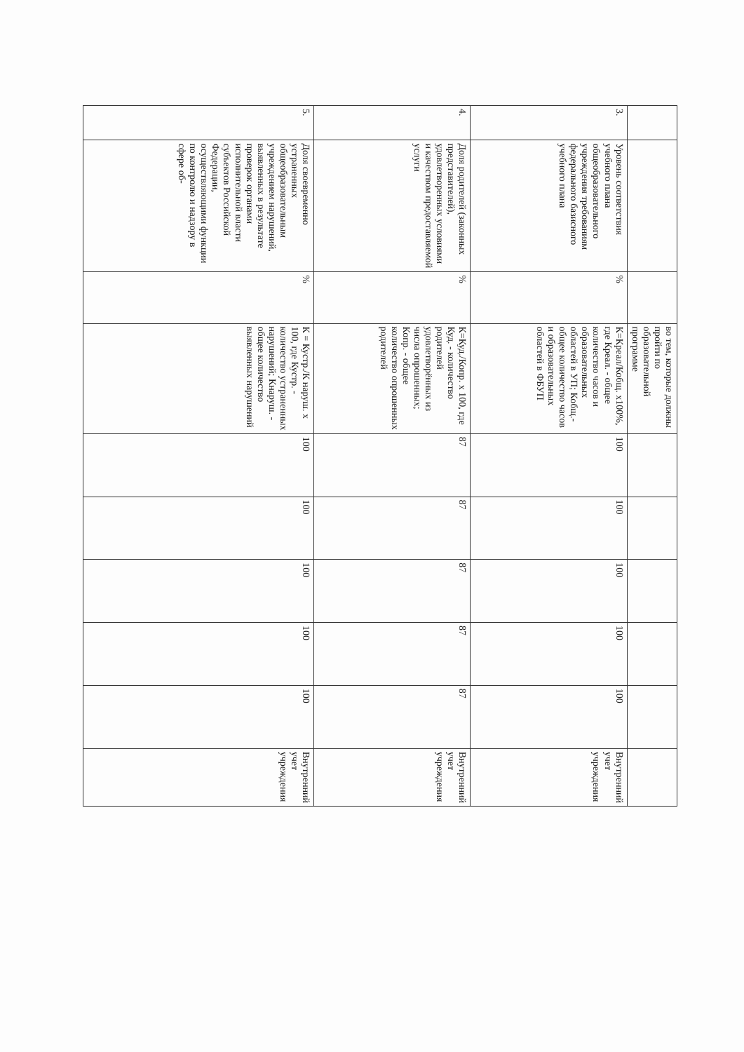| | | | во тем, которые должны пройти по образовательной программе | | | | | | |
| 3. | Уровень соответствия учебного плана общеобразовательного учреждения требованиям федерального базисного учебного плана | % | К=Креал/Кобщ. х100%, где Креал. - общее количество часов и образовательных областей в УП; Кобщ.- общее количество часов и образовательных областей в ФБУП | 100 | 100 | 100 | 100 | 100 | Внутренний учет учреждения |
| 4. | Доля родителей (законных представителей), удовлетворенных условиями и качеством предоставляемой услуги | % | К=Куд./Копр. х 100, где Куд. - количество родителей удовлетворённых из числа опрошенных; Копр. - общее количество опрошенных родителей | 87 | 87 | 87 | 87 | 87 | Внутренний учет учреждения |
| 5. | Доля своевременно устраненных общеобразовательным учреждением нарушений, выявленных в результате проверок органами исполнительной власти субъектов Российской Федерации, осуществляющими функции по контролю и надзору в сфере об- | % | К = Кустр./К наруш. х 100, где Кустр. - количество устраненных нарушений; Кнаруш. - общее количество выявленных нарушений | 100 | 100 | 100 | 100 | 100 | Внутренний учет учреждения |